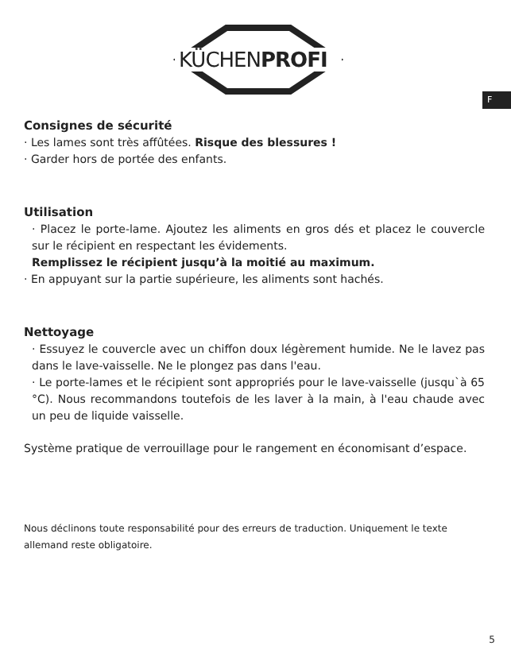KÜCHENPROFI
F
Consignes de sécurité
· Les lames sont très affûtées. Risque des blessures !
· Garder hors de portée des enfants.
Utilisation
· Placez le porte-lame. Ajoutez les aliments en gros dés et placez le couvercle sur le récipient en respectant les évidements.
Remplissez le récipient jusqu’à la moitié au maximum.
· En appuyant sur la partie supérieure, les aliments sont hachés.
Nettoyage
· Essuyez le couvercle avec un chiffon doux légèrement humide. Ne le lavez pas dans le lave-vaisselle. Ne le plongez pas dans l'eau.
· Le porte-lames et le récipient sont appropriés pour le lave-vaisselle (jusqu`à 65 °C). Nous recommandons toutefois de les laver à la main, à l'eau chaude avec un peu de liquide vaisselle.
Système pratique de verrouillage pour le rangement en économisant d’espace.
Nous déclinons toute responsabilité pour des erreurs de traduction. Uniquement le texte allemand reste obligatoire.
5